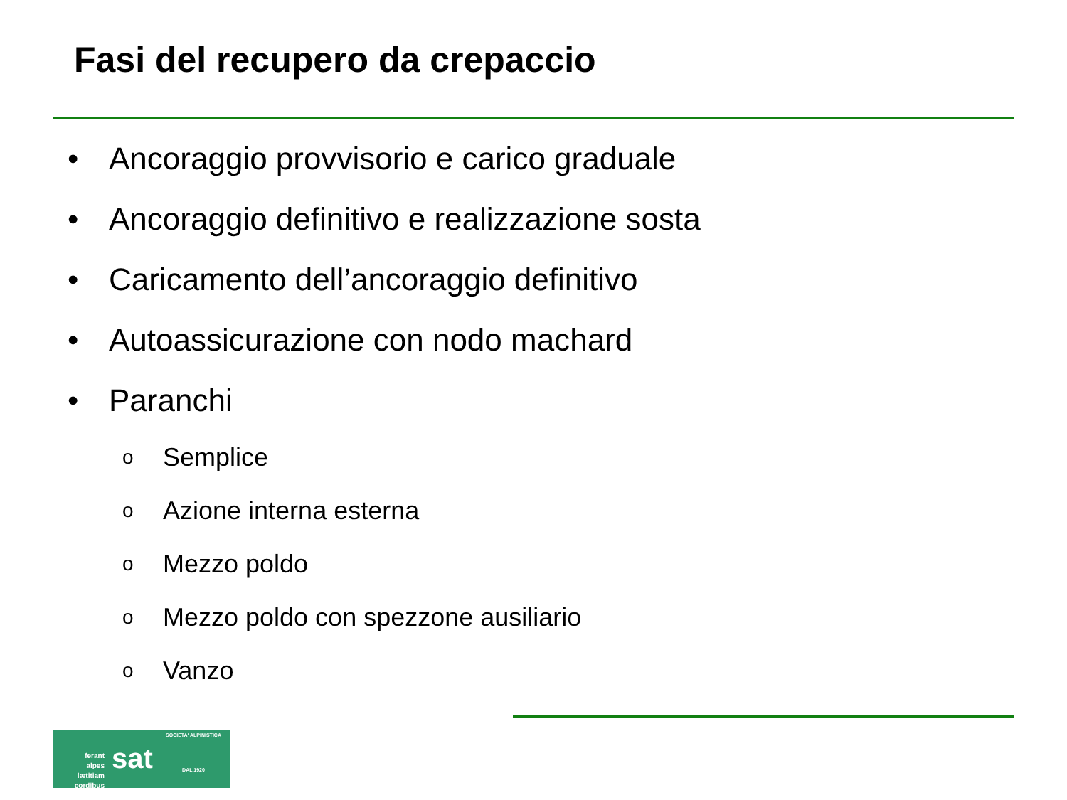Fasi del recupero da crepaccio
• Ancoraggio provvisorio e carico graduale
• Ancoraggio definitivo e realizzazione sosta
• Caricamento dell’ancoraggio definitivo
• Autoassicurazione con nodo machard
• Paranchi
o Semplice
o Azione interna esterna
o Mezzo poldo
o Mezzo poldo con spezzone ausiliario
o Vanzo
ferant
alpes
lætitiam
cordibus
sat
SOCIETA' ALPINISTICA
DAL 1920